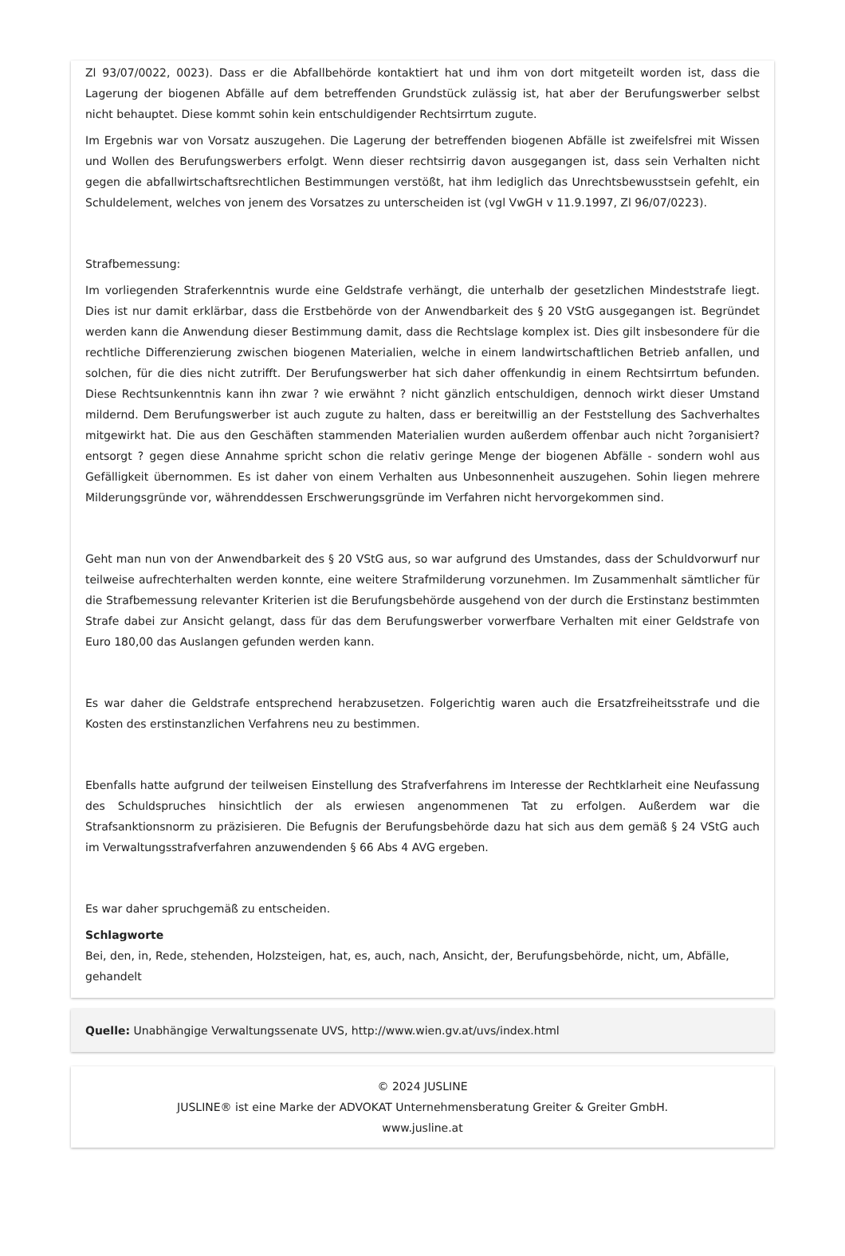Zl 93/07/0022, 0023). Dass er die Abfallbehörde kontaktiert hat und ihm von dort mitgeteilt worden ist, dass die Lagerung der biogenen Abfälle auf dem betreffenden Grundstück zulässig ist, hat aber der Berufungswerber selbst nicht behauptet. Diese kommt sohin kein entschuldigender Rechtsirrtum zugute.
Im Ergebnis war von Vorsatz auszugehen. Die Lagerung der betreffenden biogenen Abfälle ist zweifelsfrei mit Wissen und Wollen des Berufungswerbers erfolgt. Wenn dieser rechtsirrig davon ausgegangen ist, dass sein Verhalten nicht gegen die abfallwirtschaftsrechtlichen Bestimmungen verstößt, hat ihm lediglich das Unrechtsbewusstsein gefehlt, ein Schuldelement, welches von jenem des Vorsatzes zu unterscheiden ist (vgl VwGH v 11.9.1997, Zl 96/07/0223).
Strafbemessung:
Im vorliegenden Straferkenntnis wurde eine Geldstrafe verhängt, die unterhalb der gesetzlichen Mindeststrafe liegt. Dies ist nur damit erklärbar, dass die Erstbehörde von der Anwendbarkeit des § 20 VStG ausgegangen ist. Begründet werden kann die Anwendung dieser Bestimmung damit, dass die Rechtslage komplex ist. Dies gilt insbesondere für die rechtliche Differenzierung zwischen biogenen Materialien, welche in einem landwirtschaftlichen Betrieb anfallen, und solchen, für die dies nicht zutrifft. Der Berufungswerber hat sich daher offenkundig in einem Rechtsirrtum befunden. Diese Rechtsunkenntnis kann ihn zwar ? wie erwähnt ? nicht gänzlich entschuldigen, dennoch wirkt dieser Umstand mildernd. Dem Berufungswerber ist auch zugute zu halten, dass er bereitwillig an der Feststellung des Sachverhaltes mitgewirkt hat. Die aus den Geschäften stammenden Materialien wurden außerdem offenbar auch nicht ?organisiert? entsorgt ? gegen diese Annahme spricht schon die relativ geringe Menge der biogenen Abfälle - sondern wohl aus Gefälligkeit übernommen. Es ist daher von einem Verhalten aus Unbesonnenheit auszugehen. Sohin liegen mehrere Milderungsgründe vor, währenddessen Erschwerungsgründe im Verfahren nicht hervorgekommen sind.
Geht man nun von der Anwendbarkeit des § 20 VStG aus, so war aufgrund des Umstandes, dass der Schuldvorwurf nur teilweise aufrechterhalten werden konnte, eine weitere Strafmilderung vorzunehmen. Im Zusammenhalt sämtlicher für die Strafbemessung relevanter Kriterien ist die Berufungsbehörde ausgehend von der durch die Erstinstanz bestimmten Strafe dabei zur Ansicht gelangt, dass für das dem Berufungswerber vorwerfbare Verhalten mit einer Geldstrafe von Euro 180,00 das Auslangen gefunden werden kann.
Es war daher die Geldstrafe entsprechend herabzusetzen. Folgerichtig waren auch die Ersatzfreiheitsstrafe und die Kosten des erstinstanzlichen Verfahrens neu zu bestimmen.
Ebenfalls hatte aufgrund der teilweisen Einstellung des Strafverfahrens im Interesse der Rechtklarheit eine Neufassung des Schuldspruches hinsichtlich der als erwiesen angenommenen Tat zu erfolgen. Außerdem war die Strafsanktionsnorm zu präzisieren. Die Befugnis der Berufungsbehörde dazu hat sich aus dem gemäß § 24 VStG auch im Verwaltungsstrafverfahren anzuwendenden § 66 Abs 4 AVG ergeben.
Es war daher spruchgemäß zu entscheiden.
Schlagworte
Bei, den, in, Rede, stehenden, Holzsteigen, hat, es, auch, nach, Ansicht, der, Berufungsbehörde, nicht, um, Abfälle, gehandelt
Quelle: Unabhängige Verwaltungssenate UVS, http://www.wien.gv.at/uvs/index.html
© 2024 JUSLINE
JUSLINE® ist eine Marke der ADVOKAT Unternehmensberatung Greiter & Greiter GmbH.
www.jusline.at